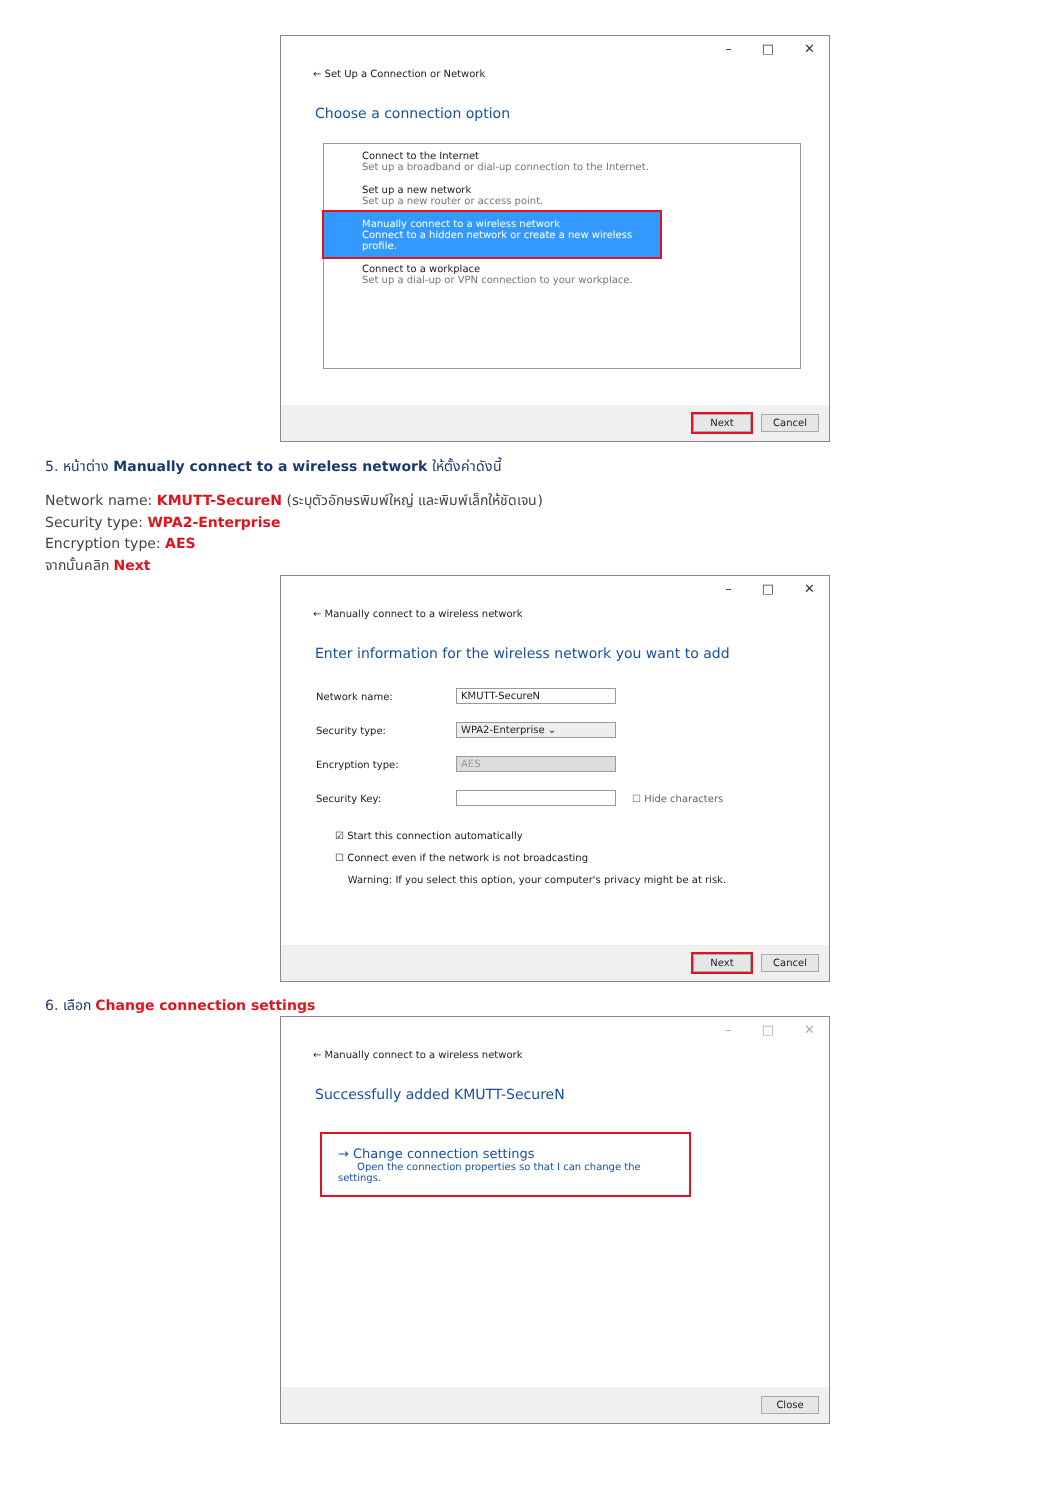– □ ✕
← Set Up a Connection or Network
Choose a connection option
Connect to the Internet
Set up a broadband or dial-up connection to the Internet.
Set up a new network
Set up a new router or access point.
Manually connect to a wireless network
Connect to a hidden network or create a new wireless profile.
Connect to a workplace
Set up a dial-up or VPN connection to your workplace.
Next Cancel
5. หน้าต่าง Manually connect to a wireless network ให้ตั้งค่าดังนี้
Network name: KMUTT-SecureN (ระบุตัวอักษรพิมพ์ใหญ่ และพิมพ์เล็กให้ชัดเจน)
Security type: WPA2-Enterprise
Encryption type: AES
จากนั้นคลิก Next
– □ ✕
← Manually connect to a wireless network
Enter information for the wireless network you want to add
Network name: KMUTT-SecureN
Security type: WPA2-Enterprise ⌄
Encryption type: AES
Security Key: ☐ Hide characters
☑ Start this connection automatically
☐ Connect even if the network is not broadcasting
Warning: If you select this option, your computer's privacy might be at risk.
Next Cancel
6. เลือก Change connection settings
– □ ✕
← Manually connect to a wireless network
Successfully added KMUTT-SecureN
→ Change connection settings
Open the connection properties so that I can change the settings.
Close